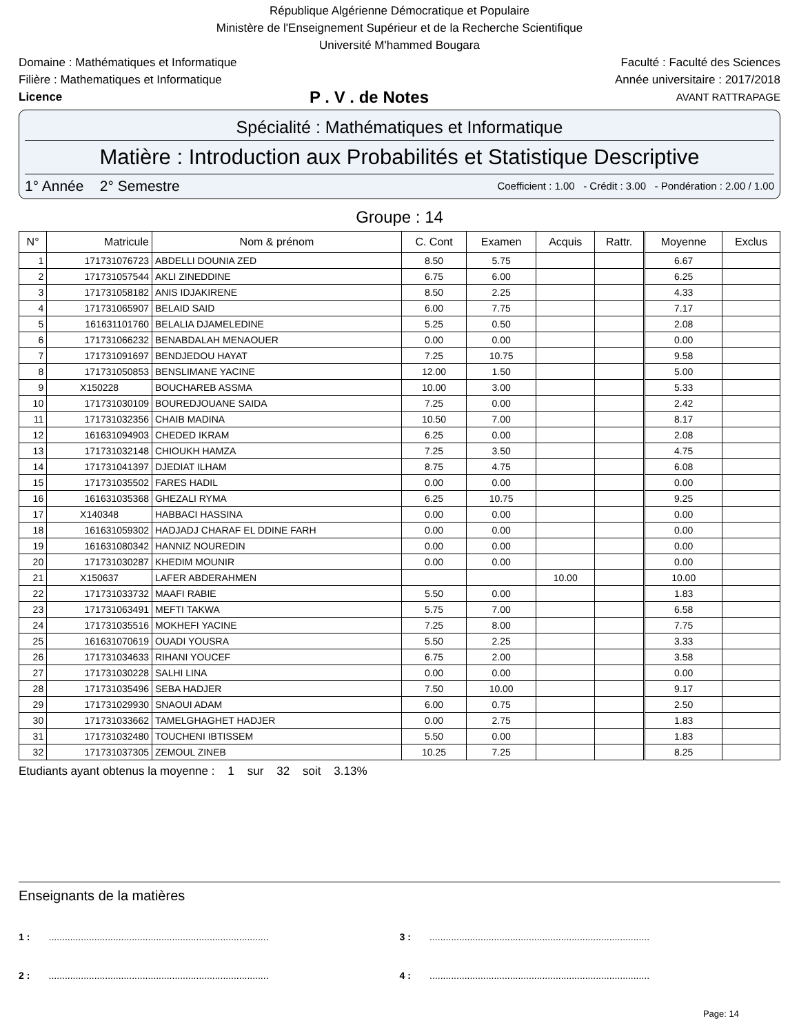République Algérienne Démocratique et Populaire
Ministère de l'Enseignement Supérieur et de la Recherche Scientifique
Université M'hammed Bougara
Domaine : Mathématiques et Informatique Faculté : Faculté des Sciences
Filière : Mathematiques et Informatique Année universitaire : 2017/2018
Licence P . V . de Notes AVANT RATTRAPAGE
Spécialité : Mathématiques et Informatique
Matière : Introduction aux Probabilités et Statistique Descriptive
1° Année 2° Semestre Coefficient : 1.00 - Crédit : 3.00 - Pondération : 2.00 / 1.00
Groupe : 14
| N° | Matricule | Nom & prénom | C. Cont | Examen | Acquis | Rattr. | Moyenne | Exclus |
| --- | --- | --- | --- | --- | --- | --- | --- | --- |
| 1 | 171731076723 | ABDELLI DOUNIA ZED | 8.50 | 5.75 | | | 6.67 | |
| 2 | 171731057544 | AKLI ZINEDDINE | 6.75 | 6.00 | | | 6.25 | |
| 3 | 171731058182 | ANIS IDJAKIRENE | 8.50 | 2.25 | | | 4.33 | |
| 4 | 171731065907 | BELAID SAID | 6.00 | 7.75 | | | 7.17 | |
| 5 | 161631101760 | BELALIA DJAMELEDINE | 5.25 | 0.50 | | | 2.08 | |
| 6 | 171731066232 | BENABDALAH MENAOUER | 0.00 | 0.00 | | | 0.00 | |
| 7 | 171731091697 | BENDJEDOU HAYAT | 7.25 | 10.75 | | | 9.58 | |
| 8 | 171731050853 | BENSLIMANE YACINE | 12.00 | 1.50 | | | 5.00 | |
| 9 | X150228 | BOUCHAREB ASSMA | 10.00 | 3.00 | | | 5.33 | |
| 10 | 171731030109 | BOUREDJOUANE SAIDA | 7.25 | 0.00 | | | 2.42 | |
| 11 | 171731032356 | CHAIB MADINA | 10.50 | 7.00 | | | 8.17 | |
| 12 | 161631094903 | CHEDED IKRAM | 6.25 | 0.00 | | | 2.08 | |
| 13 | 171731032148 | CHIOUKH HAMZA | 7.25 | 3.50 | | | 4.75 | |
| 14 | 171731041397 | DJEDIAT ILHAM | 8.75 | 4.75 | | | 6.08 | |
| 15 | 171731035502 | FARES HADIL | 0.00 | 0.00 | | | 0.00 | |
| 16 | 161631035368 | GHEZALI RYMA | 6.25 | 10.75 | | | 9.25 | |
| 17 | X140348 | HABBACI HASSINA | 0.00 | 0.00 | | | 0.00 | |
| 18 | 161631059302 | HADJADJ CHARAF EL DDINE FARH | 0.00 | 0.00 | | | 0.00 | |
| 19 | 161631080342 | HANNIZ NOUREDIN | 0.00 | 0.00 | | | 0.00 | |
| 20 | 171731030287 | KHEDIM MOUNIR | 0.00 | 0.00 | | | 0.00 | |
| 21 | X150637 | LAFER ABDERAHMEN | | | 10.00 | | 10.00 | |
| 22 | 171731033732 | MAAFI RABIE | 5.50 | 0.00 | | | 1.83 | |
| 23 | 171731063491 | MEFTI TAKWA | 5.75 | 7.00 | | | 6.58 | |
| 24 | 171731035516 | MOKHEFI YACINE | 7.25 | 8.00 | | | 7.75 | |
| 25 | 161631070619 | OUADI YOUSRA | 5.50 | 2.25 | | | 3.33 | |
| 26 | 171731034633 | RIHANI YOUCEF | 6.75 | 2.00 | | | 3.58 | |
| 27 | 171731030228 | SALHI LINA | 0.00 | 0.00 | | | 0.00 | |
| 28 | 171731035496 | SEBA HADJER | 7.50 | 10.00 | | | 9.17 | |
| 29 | 171731029930 | SNAOUI ADAM | 6.00 | 0.75 | | | 2.50 | |
| 30 | 171731033662 | TAMELGHAGHET HADJER | 0.00 | 2.75 | | | 1.83 | |
| 31 | 171731032480 | TOUCHENI IBTISSEM | 5.50 | 0.00 | | | 1.83 | |
| 32 | 171731037305 | ZEMOUL ZINEB | 10.25 | 7.25 | | | 8.25 | |
Etudiants ayant obtenus la moyenne : 1 sur 32 soit 3.13%
Enseignants de la matières
1 : ..................................................................................
3 : ..................................................................................
2 : ..................................................................................
4 : ..................................................................................
Page: 14